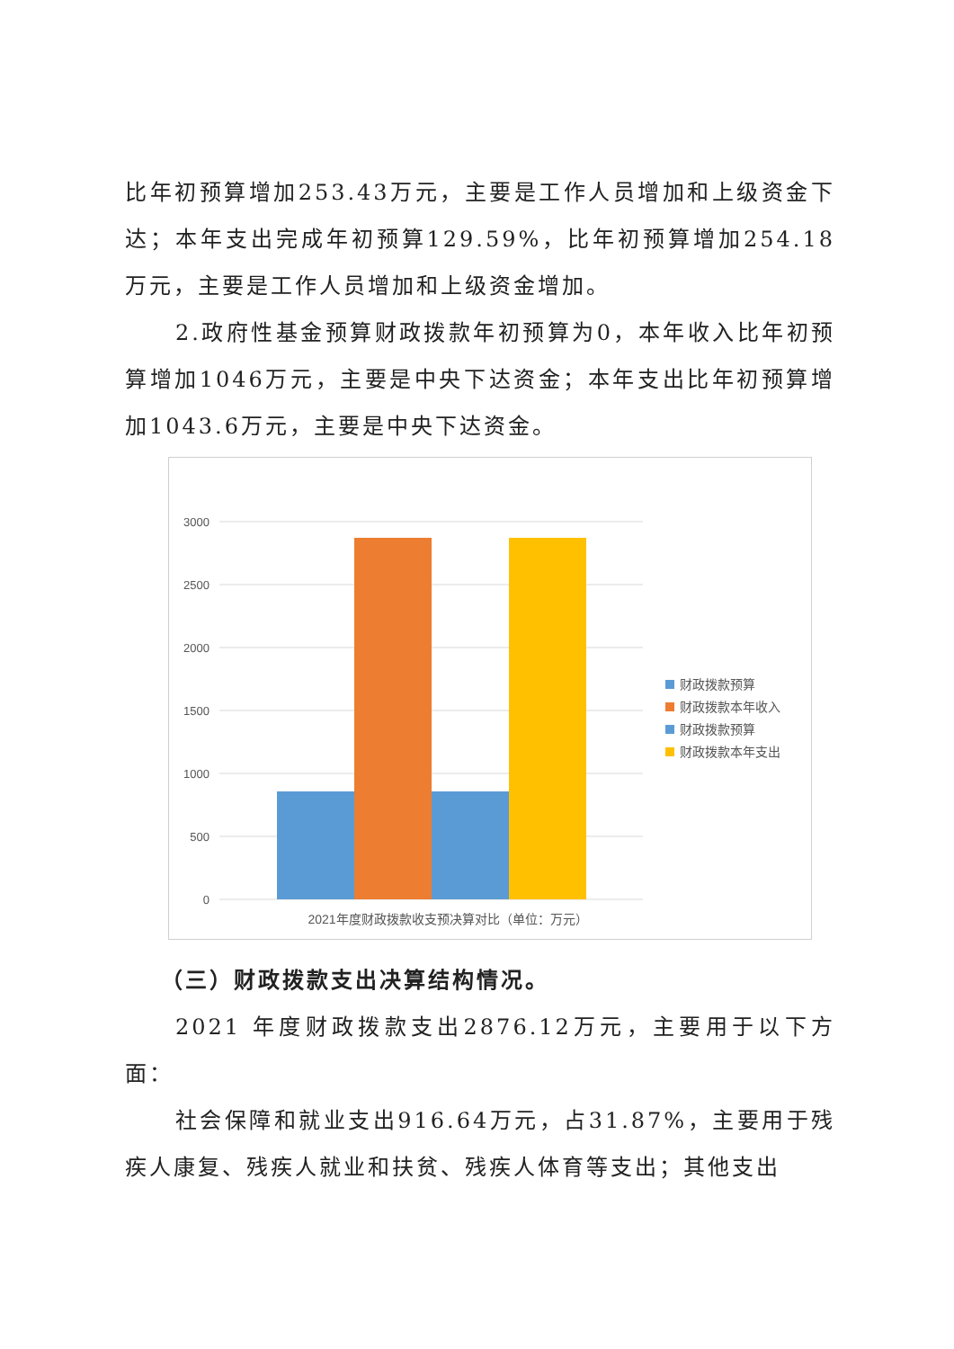比年初预算增加253.43万元，主要是工作人员增加和上级资金下达；本年支出完成年初预算129.59%，比年初预算增加254.18万元，主要是工作人员增加和上级资金增加。
2.政府性基金预算财政拨款年初预算为0，本年收入比年初预算增加1046万元，主要是中央下达资金；本年支出比年初预算增加1043.6万元，主要是中央下达资金。
3000
2500
2000
1500
1000
500
0
财政拨款预算
财政拨款本年收入
财政拨款预算
财政拨款本年支出
2021年度财政拨款收支预决算对比（单位：万元）
（三）财政拨款支出决算结构情况。
2021 年度财政拨款支出2876.12万元，主要用于以下方面：
社会保障和就业支出916.64万元，占31.87%，主要用于残疾人康复、残疾人就业和扶贫、残疾人体育等支出；其他支出